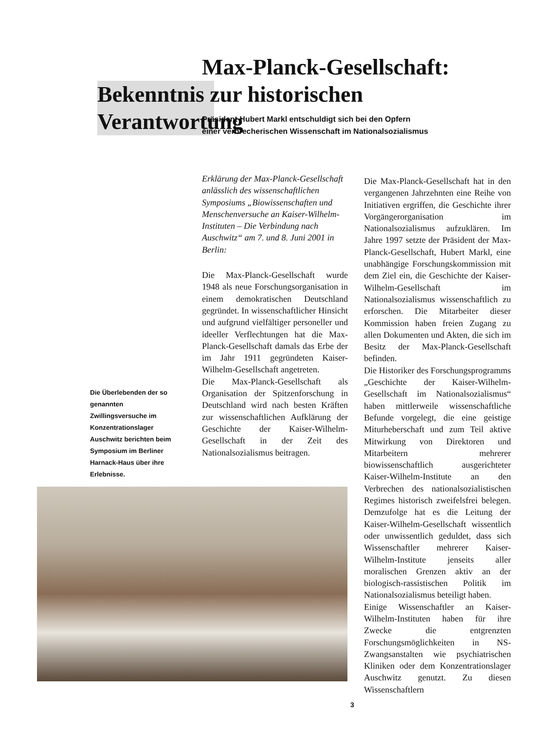Max-Planck-Gesellschaft:
Bekenntnis zur historischen Verantwortung
Präsident Hubert Markl entschuldigt sich bei den Opfern
einer verbrecherischen Wissenschaft im Nationalsozialismus
Die Überlebenden der so genannten Zwillingsversuche im Konzentrationslager Auschwitz berichten beim Symposium im Berliner Harnack-Haus über ihre Erlebnisse.
Erklärung der Max-Planck-Gesellschaft anlässlich des wissenschaftlichen Symposiums „Biowissenschaften und Menschenversuche an Kaiser-Wilhelm-Instituten – Die Verbindung nach Auschwitz“ am 7. und 8. Juni 2001 in Berlin:
Die Max-Planck-Gesellschaft wurde 1948 als neue Forschungsorganisation in einem demokratischen Deutschland gegründet. In wissenschaftlicher Hinsicht und aufgrund vielfältiger personeller und ideeller Verflechtungen hat die Max-Planck-Gesellschaft damals das Erbe der im Jahr 1911 gegründeten Kaiser-Wilhelm-Gesellschaft angetreten.
Die Max-Planck-Gesellschaft als Organisation der Spitzenforschung in Deutschland wird nach besten Kräften zur wissenschaftlichen Aufklärung der Geschichte der Kaiser-Wilhelm-Gesellschaft in der Zeit des Nationalsozialismus beitragen.
Die Max-Planck-Gesellschaft hat in den vergangenen Jahrzehnten eine Reihe von Initiativen ergriffen, die Geschichte ihrer Vorgängerorganisation im Nationalsozialismus aufzuklären. Im Jahre 1997 setzte der Präsident der Max-Planck-Gesellschaft, Hubert Markl, eine unabhängige Forschungskommission mit dem Ziel ein, die Geschichte der Kaiser-Wilhelm-Gesellschaft im Nationalsozialismus wissenschaftlich zu erforschen. Die Mitarbeiter dieser Kommission haben freien Zugang zu allen Dokumenten und Akten, die sich im Besitz der Max-Planck-Gesellschaft befinden.
Die Historiker des Forschungsprogramms „Geschichte der Kaiser-Wilhelm-Gesellschaft im Nationalsozialismus“ haben mittlerweile wissenschaftliche Befunde vorgelegt, die eine geistige Miturheberschaft und zum Teil aktive Mitwirkung von Direktoren und Mitarbeitern mehrerer biowissenschaftlich ausgerichteter Kaiser-Wilhelm-Institute an den Verbrechen des nationalsozialistischen Regimes historisch zweifelsfrei belegen. Demzufolge hat es die Leitung der Kaiser-Wilhelm-Gesellschaft wissentlich oder unwissentlich geduldet, dass sich Wissenschaftler mehrerer Kaiser-Wilhelm-Institute jenseits aller moralischen Grenzen aktiv an der biologisch-rassistischen Politik im Nationalsozialismus beteiligt haben.
Einige Wissenschaftler an Kaiser-Wilhelm-Instituten haben für ihre Zwecke die entgrenzten Forschungsmöglichkeiten in NS-Zwangsanstalten wie psychiatrischen Kliniken oder dem Konzentrationslager Auschwitz genutzt. Zu diesen Wissenschaftlern
3